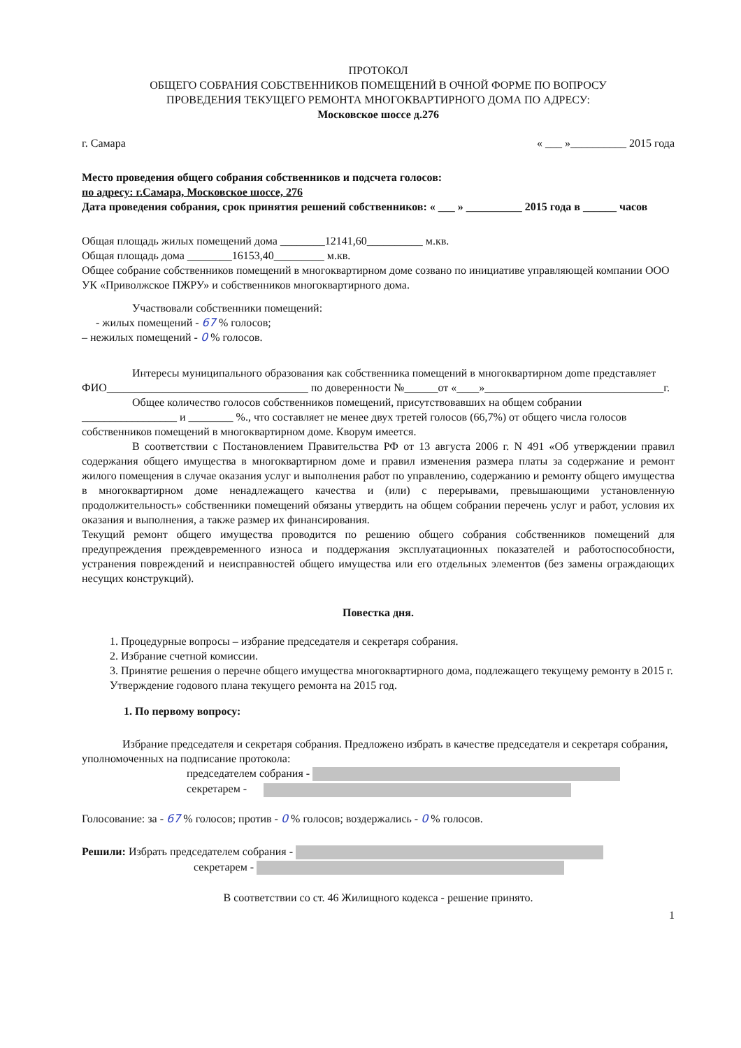ПРОТОКОЛ
ОБЩЕГО СОБРАНИЯ СОБСТВЕННИКОВ ПОМЕЩЕНИЙ В ОЧНОЙ ФОРМЕ ПО ВОПРОСУ
ПРОВЕДЕНИЯ ТЕКУЩЕГО РЕМОНТА МНОГОКВАРТИРНОГО ДОМА ПО АДРЕСУ:
Московское шоссе д.276
г. Самара « ___ »__________ 2015 года
Место проведения общего собрания собственников и подсчета голосов:
по адресу: г.Самара, Московское шоссе, 276
Дата проведения собрания, срок принятия решений собственников: « ___ » __________ 2015 года в ______ часов
Общая площадь жилых помещений дома ________12141,60__________ м.кв.
Общая площадь дома ________16153,40_________ м.кв.
Общее собрание собственников помещений в многоквартирном доме созвано по инициативе управляющей компании ООО УК «Приволжское ПЖРУ» и собственников многоквартирного дома.
Участвовали собственники помещений:
- жилых помещений - 67 % голосов;
– нежилых помещений - 0 % голосов.
Интересы муниципального образования как собственника помещений в многоквартирном дome представляет ФИО____________________________________ по доверенности №______от «____»________________________________г.
Общее количество голосов собственников помещений, присутствовавших на общем собрании _________________ и ________ %., что составляет не менее двух третей голосов (66,7%) от общего числа голосов собственников помещений в многоквартирном доме. Кворум имеется.
В соответствии с Постановлением Правительства РФ от 13 августа 2006 г. N 491 «Об утверждении правил содержания общего имущества в многоквартирном доме и правил изменения размера платы за содержание и ремонт жилого помещения в случае оказания услуг и выполнения работ по управлению, содержанию и ремонту общего имущества в многоквартирном доме ненадлежащего качества и (или) с перерывами, превышающими установленную продолжительность» собственники помещений обязаны утвердить на общем собрании перечень услуг и работ, условия их оказания и выполнения, а также размер их финансирования.
Текущий ремонт общего имущества проводится по решению общего собрания собственников помещений для предупреждения преждевременного износа и поддержания эксплуатационных показателей и работоспособности, устранения повреждений и неисправностей общего имущества или его отдельных элементов (без замены ограждающих несущих конструкций).
Повестка дня.
1. Процедурные вопросы – избрание председателя и секретаря собрания.
2. Избрание счетной комиссии.
3. Принятие решения о перечне общего имущества многоквартирного дома, подлежащего текущему ремонту в 2015 г. Утверждение годового плана текущего ремонта на 2015 год.
1. По первому вопросу:
Избрание председателя и секретаря собрания. Предложено избрать в качестве председателя и секретаря собрания, уполномоченных на подписание протокола:
председателем собрания -
секретарем -
Голосование: за - 67 % голосов; против - 0 % голосов; воздержались - 0 % голосов.
Решили: Избрать председателем собрания -
секретарем -
В соответствии со ст. 46 Жилищного кодекса - решение принято.
1